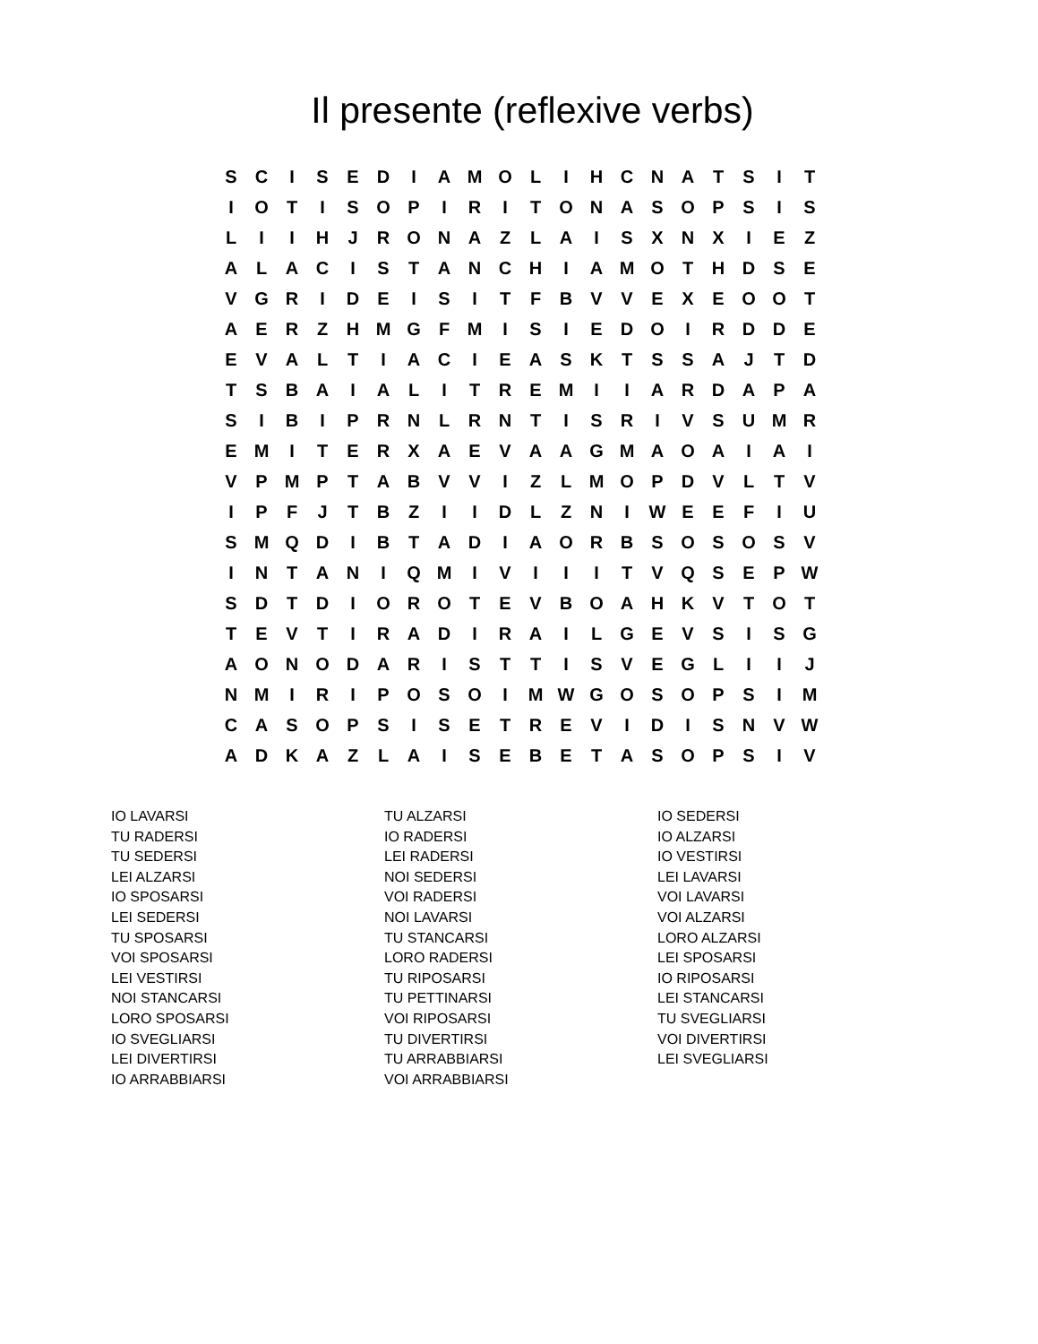Il presente (reflexive verbs)
| S | C | I | S | E | D | I | A | M | O | L | I | H | C | N | A | T | S | I | T |
| I | O | T | I | S | O | P | I | R | I | T | O | N | A | S | O | P | S | I | S |
| L | I | I | H | J | R | O | N | A | Z | L | A | I | S | X | N | X | I | E | Z |
| A | L | A | C | I | S | T | A | N | C | H | I | A | M | O | T | H | D | S | E |
| V | G | R | I | D | E | I | S | I | T | F | B | V | V | E | X | E | O | O | T |
| A | E | R | Z | H | M | G | F | M | I | S | I | E | D | O | I | R | D | D | E |
| E | V | A | L | T | I | A | C | I | E | A | S | K | T | S | S | A | J | T | D |
| T | S | B | A | I | A | L | I | T | R | E | M | I | I | A | R | D | A | P | A |
| S | I | B | I | P | R | N | L | R | N | T | I | S | R | I | V | S | U | M | R |
| E | M | I | T | E | R | X | A | E | V | A | A | G | M | A | O | A | I | A | I |
| V | P | M | P | T | A | B | V | V | I | Z | L | M | O | P | D | V | L | T | V |
| I | P | F | J | T | B | Z | I | I | D | L | Z | N | I | W | E | E | F | I | U |
| S | M | Q | D | I | B | T | A | D | I | A | O | R | B | S | O | S | O | S | V |
| I | N | T | A | N | I | Q | M | I | V | I | I | I | T | V | Q | S | E | P | W |
| S | D | T | D | I | O | R | O | T | E | V | B | O | A | H | K | V | T | O | T |
| T | E | V | T | I | R | A | D | I | R | A | I | L | G | E | V | S | I | S | G |
| A | O | N | O | D | A | R | I | S | T | T | I | S | V | E | G | L | I | I | J |
| N | M | I | R | I | P | O | S | O | I | M | W | G | O | S | O | P | S | I | M |
| C | A | S | O | P | S | I | S | E | T | R | E | V | I | D | I | S | N | V | W |
| A | D | K | A | Z | L | A | I | S | E | B | E | T | A | S | O | P | S | I | V |
IO LAVARSI
TU RADERSI
TU SEDERSI
LEI ALZARSI
IO SPOSARSI
LEI SEDERSI
TU SPOSARSI
VOI SPOSARSI
LEI VESTIRSI
NOI STANCARSI
LORO SPOSARSI
IO SVEGLIARSI
LEI DIVERTIRSI
IO ARRABBIARSI
TU ALZARSI
IO RADERSI
LEI RADERSI
NOI SEDERSI
VOI RADERSI
NOI LAVARSI
TU STANCARSI
LORO RADERSI
TU RIPOSARSI
TU PETTINARSI
VOI RIPOSARSI
TU DIVERTIRSI
TU ARRABBIARSI
VOI ARRABBIARSI
IO SEDERSI
IO ALZARSI
IO VESTIRSI
LEI LAVARSI
VOI LAVARSI
VOI ALZARSI
LORO ALZARSI
LEI SPOSARSI
IO RIPOSARSI
LEI STANCARSI
TU SVEGLIARSI
VOI DIVERTIRSI
LEI SVEGLIARSI